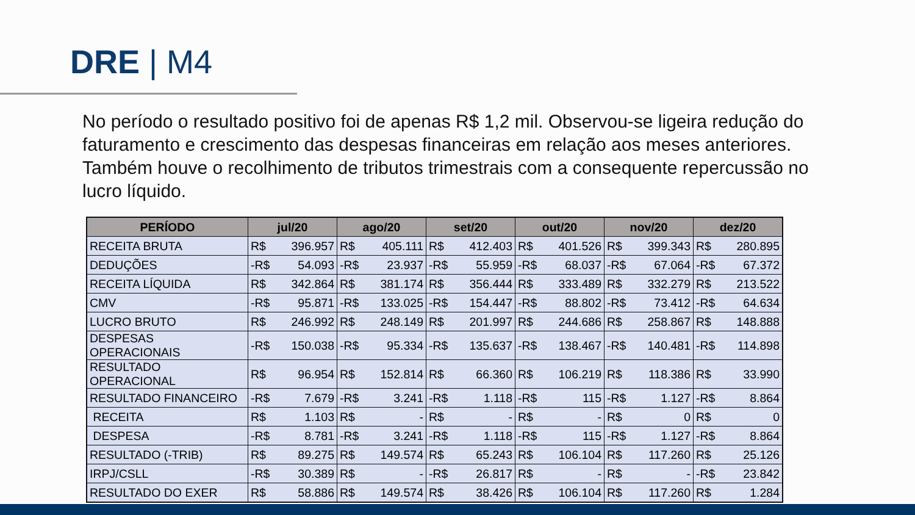DRE | M4
No período o resultado positivo foi de apenas R$ 1,2 mil. Observou-se ligeira redução do faturamento e crescimento das despesas financeiras em relação aos meses anteriores. Também houve o recolhimento de tributos trimestrais com a consequente repercussão no lucro líquido.
| PERÍODO | jul/20 | ago/20 | set/20 | out/20 | nov/20 | dez/20 |
| --- | --- | --- | --- | --- | --- | --- |
| RECEITA BRUTA | R$ 396.957 | R$ 405.111 | R$ 412.403 | R$ 401.526 | R$ 399.343 | R$ 280.895 |
| DEDUÇÕES | -R$ 54.093 | -R$ 23.937 | -R$ 55.959 | -R$ 68.037 | -R$ 67.064 | -R$ 67.372 |
| RECEITA LÍQUIDA | R$ 342.864 | R$ 381.174 | R$ 356.444 | R$ 333.489 | R$ 332.279 | R$ 213.522 |
| CMV | -R$ 95.871 | -R$ 133.025 | -R$ 154.447 | -R$ 88.802 | -R$ 73.412 | -R$ 64.634 |
| LUCRO BRUTO | R$ 246.992 | R$ 248.149 | R$ 201.997 | R$ 244.686 | R$ 258.867 | R$ 148.888 |
| DESPESAS OPERACIONAIS | -R$ 150.038 | -R$ 95.334 | -R$ 135.637 | -R$ 138.467 | -R$ 140.481 | -R$ 114.898 |
| RESULTADO OPERACIONAL | R$ 96.954 | R$ 152.814 | R$ 66.360 | R$ 106.219 | R$ 118.386 | R$ 33.990 |
| RESULTADO FINANCEIRO | -R$ 7.679 | -R$ 3.241 | -R$ 1.118 | -R$ 115 | -R$ 1.127 | -R$ 8.864 |
| RECEITA | R$ 1.103 | R$ - | R$ - | R$ - | R$ 0 | R$ 0 |
| DESPESA | -R$ 8.781 | -R$ 3.241 | -R$ 1.118 | -R$ 115 | -R$ 1.127 | -R$ 8.864 |
| RESULTADO (-TRIB) | R$ 89.275 | R$ 149.574 | R$ 65.243 | R$ 106.104 | R$ 117.260 | R$ 25.126 |
| IRPJ/CSLL | -R$ 30.389 | R$ - | -R$ 26.817 | R$ - | R$ - | -R$ 23.842 |
| RESULTADO DO EXER | R$ 58.886 | R$ 149.574 | R$ 38.426 | R$ 106.104 | R$ 117.260 | R$ 1.284 |